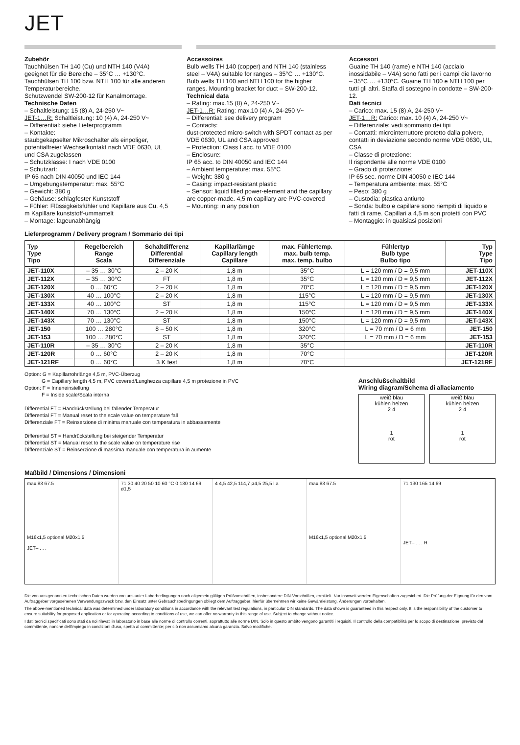JET
Zubehör
Tauchhülsen TH 140 (Cu) und NTH 140 (V4A) geeignet für die Bereiche – 35°C … +130°C. Tauchhülsen TH 100 bzw. NTH 100 für alle anderen Temperaturbereiche.
Schutzwendel SW-200-12 für Kanalmontage.
Technische Daten
– Schaltleistung: 15 (8) A, 24-250 V~
JET-1…R: Schaltleistung: 10 (4) A, 24-250 V~
– Differential: siehe Lieferprogramm
– Kontakte:
staubgekapselter Mikroschalter als einpoliger, potentialfreier Wechselkontakt nach VDE 0630, UL und CSA zugelassen
– Schutzklasse: I nach VDE 0100
– Schutzart:
IP 65 nach DIN 40050 und IEC 144
– Umgebungstemperatur: max. 55°C
– Gewicht: 380 g
– Gehäuse: schlagfester Kunststoff
– Fühler: Flüssigkeitsfühler und Kapillare aus Cu. 4,5 m Kapillare kunststoff-ummantelt
– Montage: lageunabhängig
Accessoires
Bulb wells TH 140 (copper) and NTH 140 (stainless steel – V4A) suitable for ranges – 35°C … +130°C. Bulb wells TH 100 and NTH 100 for the higher ranges. Mounting bracket for duct – SW-200-12.
Technical data
– Rating: max.15 (8) A, 24-250 V~
JET-1…R: Rating: max.10 (4) A, 24-250 V~
– Differential: see delivery program
– Contacts:
dust-protected micro-switch with SPDT contact as per VDE 0630, UL and CSA approved
– Protection: Class I acc. to VDE 0100
– Enclosure:
IP 65 acc. to DIN 40050 and IEC 144
– Ambient temperature: max. 55°C
– Weight: 380 g
– Casing: impact-resistant plastic
– Sensor: liquid filled power-element and the capillary are copper-made. 4,5 m capillary are PVC-covered
– Mounting: in any position
Accessori
Guaine TH 140 (rame) e NTH 140 (acciaio inossidabile – V4A) sono fatti per i campi die lavorno – 35°C … +130°C. Guaine TH 100 e NTH 100 per tutti gli altri. Staffa di sostegno in condotte – SW-200-12.
Dati tecnici
– Carico: max. 15 (8) A, 24-250 V~
JET-1…R: Carico: max. 10 (4) A, 24-250 V~
– Differenziale: vedi sommario dei tipi
– Contatti: microinterruttore protetto dalla polvere, contatti in deviazione secondo norme VDE 0630, UL, CSA
– Classe di protezione:
Il rispondente alle norme VDE 0100
– Grado di protezzione:
IP 65 sec. norme DIN 40050 e IEC 144
– Temperatura ambiente: max. 55°C
– Peso: 380 g
– Custodia: plastica antiurto
– Sonda: bulbo e capillare sono riempiti di liquido e fatti di rame. Capillari a 4,5 m son protetti con PVC
– Montaggio: in qualsiasi posizioni
Lieferprogramm / Delivery program / Sommario dei tipi
| Typ Type Tipo | Regelbereich Range Scala | Schaltdifferenz Differential Differenziale | Kapillarlämge Capillary length Capillare | max. Fühlertemp. max. bulb temp. max. temp. bulbo | Fühlertyp Bulb type Bulbo tipo | Typ Type Tipo |
| --- | --- | --- | --- | --- | --- | --- |
| JET-110X | – 35 … 30°C | 2 – 20 K | 1,8 m | 35°C | L = 120 mm / D = 9,5 mm | JET-110X |
| JET-112X | – 35 … 30°C | FT | 1,8 m | 35°C | L = 120 mm / D = 9,5 mm | JET-112X |
| JET-120X | 0 … 60°C | 2 – 20 K | 1,8 m | 70°C | L = 120 mm / D = 9,5 mm | JET-120X |
| JET-130X | 40 … 100°C | 2 – 20 K | 1,8 m | 115°C | L = 120 mm / D = 9,5 mm | JET-130X |
| JET-133X | 40 … 100°C | ST | 1,8 m | 115°C | L = 120 mm / D = 9,5 mm | JET-133X |
| JET-140X | 70 … 130°C | 2 – 20 K | 1,8 m | 150°C | L = 120 mm / D = 9,5 mm | JET-140X |
| JET-143X | 70 … 130°C | ST | 1,8 m | 150°C | L = 120 mm / D = 9,5 mm | JET-143X |
| JET-150 | 100 … 280°C | 8 – 50 K | 1,8 m | 320°C | L = 70 mm / D = 6 mm | JET-150 |
| JET-153 | 100 … 280°C | ST | 1,8 m | 320°C | L = 70 mm / D = 6 mm | JET-153 |
| JET-110R | – 35 … 30°C | 2 – 20 K | 1,8 m | 35°C | | JET-110R |
| JET-120R | 0 … 60°C | 2 – 20 K | 1,8 m | 70°C | | JET-120R |
| JET-121RF | 0 … 60°C | 3 K fest | 1,8 m | 70°C | | JET-121RF |
Option: G = Kapillarrohrlänge 4,5 m, PVC-Überzug
G = Capillary length 4,5 m, PVC covered/Lunghezza capillare 4,5 m protezione in PVC
Option: F = Inneneinstellung
F = Inside scale/Scala interna
Differential FT = Handrückstellung bei fallender Temperatur
Differential FT = Manual reset to the scale value on temperature fall
Differenziale FT = Reinserzione di minima manuale con temperatura in abbassamente
Differential ST = Handrückstellung bei steigender Temperatur
Differential ST = Manual reset to the scale value on temperature rise
Differenziale ST = Reinserzione di massima manuale con temperatura in aumente
Anschlußschaltbild
Wiring diagram/Schema di allaciamento
weiß blau
kühlen heizen
2 4
1
rot
weiß blau
kühlen heizen
2 4
1
rot
Maßbild / Dimensions / Dimensioni
max.83 67.5
M16x1,5 optional M20x1,5
JET– . . .
71 30 40 20 50 10 60 °C 0 130 14 69 ø1,5
4 4,5 42,5 114,7 ø4,5 25,5 l a max.83 67.5
M16x1,5 optional M20x1,5
71 130 165 14 69
JET– . . . R
Die von uns genannten technischen Daten wurden von uns unter Laborbedingungen nach allgemein gültigen Prüfvorschriften, insbesondere DIN-Vorschriften, ermittelt. Nur insoweit werden Eigenschaften zugesichert. Die Prüfung der Eignung für den vom Auftraggeber vorgesehenen Verwendungszweck bzw. den Einsatz unter Gebrauchsbedingungen obliegt dem Auftraggeber; hierfür übernehmen wir keine Gewährleistung. Änderungen vorbehalten.
The above-mentioned technical data was determined under laboratory conditions in accordance with the relevant test regulations, in particular DIN standards. The data shown is guaranteed in this respect only. It is the responsibility of the customer to ensure suitability for proposed application or for operating according to conditions of use, we can offer no warranty in this range of use. Subject to change without notice.
I dati tecnici specificati sono stati da noi rilevati in laboratorio in base alle norme di controllo correnti, soprattutto alle norme DIN. Solo in questo ambito vengono garantiti i requisiti. Il controllo della compatibilità per lo scopo di destinazione, previsto dal committente, nonché dell'impiego in condizioni d'uso, spetta al committente; per ciò non assumiamo alcuna garanzia. Salvo modifiche.